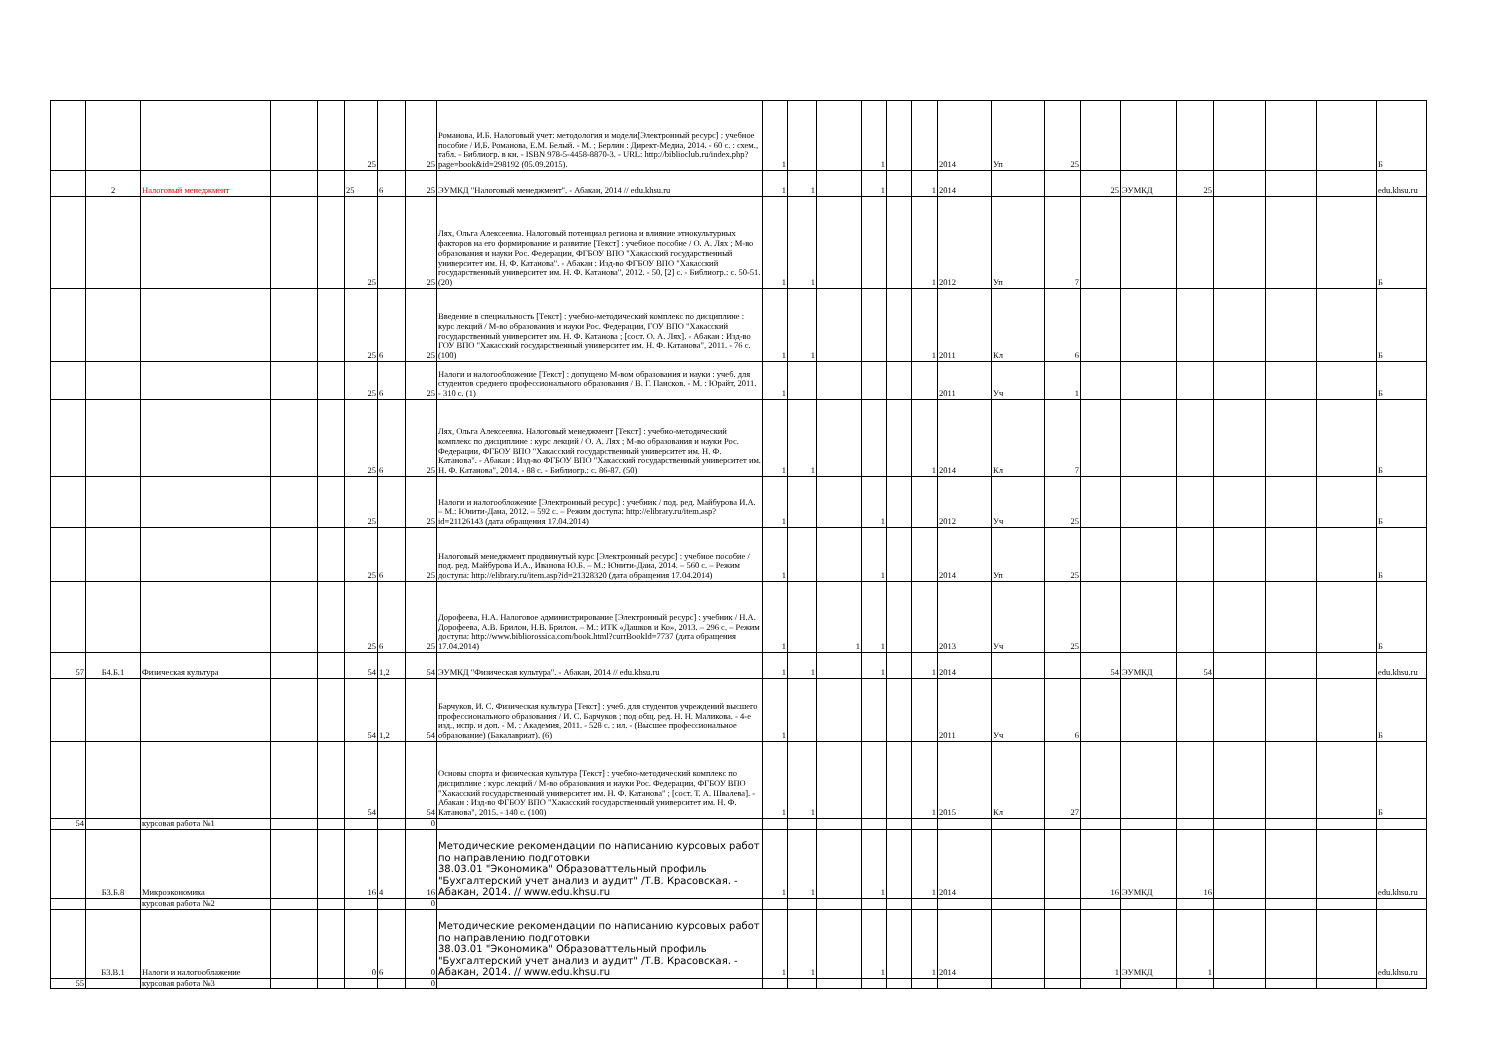| | | | | | 25 | | 25 | Романова, И.Б. Налоговый учет: методология и модели[Электронный ресурс] : учебное пособие / И.Б. Романова, Е.М. Белый. - М. ; Берлин : Директ-Медиа, 2014. - 60 с. : схем., табл. - Библиогр. в кн. - ISBN 978-5-4458-8870-3. - URL: http://biblioclub.ru/index.php?page=book&id=298192 (05.09.2015). | 1 | | | 1 | | | 2014 | Уп | 25 | | | | | | | Б |
| | 2 | Налоговый менеджмент | | | 25 | 6 | 25 | ЭУМКД "Налоговый менеджмент". - Абакан, 2014 // edu.khsu.ru | 1 | 1 | | 1 | | 1 | 2014 | | | 25 | ЭУМКД | 25 | | | | edu.khsu.ru |
| | | | | | 25 | | 25 | Лях, Ольга Алексеевна. Налоговый потенциал региона и влияние этнокультурных факторов на его формирование и развитие [Текст] : учебное пособие / О. А. Лях ; М-во образования и науки Рос. Федерации, ФГБОУ ВПО "Хакасский государственный университет им. Н. Ф. Катанова". - Абакан : Изд-во ФГБОУ ВПО "Хакасский государственный университет им. Н. Ф. Катанова", 2012. - 50, [2] с. - Библиогр.: с. 50-51. (20) | 1 | 1 | | | | 1 | 2012 | Уп | 7 | | | | | | | Б |
| | | | | | 25 | 6 | 25 | Введение в специальность [Текст] : учебно-методический комплекс по дисциплине : курс лекций / М-во образования и науки Рос. Федерации, ГОУ ВПО "Хакасский государственный университет им. Н. Ф. Катанова ; [сост. О. А. Лях]. - Абакан : Изд-во ГОУ ВПО "Хакасский государственный университет им. Н. Ф. Катанова", 2011. - 76 с. (100) | 1 | 1 | | | | 1 | 2011 | Кл | 6 | | | | | | | Б |
| | | | | | 25 | 6 | 25 | Налоги и налогообложение [Текст] : допущено М-вом образования и науки : учеб. для студентов среднего профессионального образования / В. Г. Пансков. - М. : Юрайт, 2011. - 310 с. (1) | 1 | | | | | | 2011 | Уч | 1 | | | | | | | Б |
| | | | | | 25 | 6 | 25 | Лях, Ольга Алексеевна. Налоговый менеджмент [Текст] : учебно-методический комплекс по дисциплине : курс лекций / О. А. Лях ; М-во образования и науки Рос. Федерации, ФГБОУ ВПО "Хакасский государственный университет им. Н. Ф. Катанова". - Абакан : Изд-во ФГБОУ ВПО "Хакасский государственный университет им. Н. Ф. Катанова", 2014. - 88 с. - Библиогр.: с. 86-87. (50) | 1 | 1 | | | | 1 | 2014 | Кл | 7 | | | | | | | Б |
| | | | | | 25 | | 25 | Налоги и налогообложение [Электронный ресурс] : учебник / под. ред. Майбурова И.А. – М.: Юнити-Дана, 2012. – 592 с. – Режим доступа: http://elibrary.ru/item.asp?id=21126143 (дата обращения 17.04.2014) | 1 | | | 1 | | | 2012 | Уч | 25 | | | | | | | Б |
| | | | | | 25 | 6 | 25 | Налоговый менеджмент продвинутый курс [Электронный ресурс] : учебное пособие / под. ред. Майбурова И.А., Иванова Ю.Б. – М.: Юнити-Дана, 2014. – 560 с. – Режим доступа: http://elibrary.ru/item.asp?id=21328320 (дата обращения 17.04.2014) | 1 | | | 1 | | | 2014 | Уп | 25 | | | | | | | Б |
| | | | | | 25 | 6 | 25 | Дорофеева, Н.А. Налоговое администрирование [Электронный ресурс] : учебник / Н.А. Дорофеева, А.В. Брилон, Н.В. Брилон. – М.: ИТК «Дашков и Ко», 2013. – 296 с. – Режим доступа: http://www.bibliorossica.com/book.html?currBookId=7737 (дата обращения 17.04.2014) | 1 | | 1 | 1 | | | 2013 | Уч | 25 | | | | | | | Б |
| 57 | Б4.Б.1 | Физическая культура | | | 54 | 1,2 | 54 | ЭУМКД "Физическая культура". - Абакан, 2014 // edu.khsu.ru | 1 | 1 | | 1 | | 1 | 2014 | | | 54 | ЭУМКД | 54 | | | | edu.khsu.ru |
| | | | | | 54 | 1,2 | 54 | Барчуков, И. С. Физическая культура [Текст] : учеб. для студентов учреждений высшего профессионального образования / И. С. Барчуков ; под общ. ред. Н. Н. Маликова. - 4-е изд., испр. и доп. - М. : Академия, 2011. - 528 с. : ил. - (Высшее профессиональное образование) (Бакалавриат). (6) | 1 | | | | | | 2011 | Уч | 6 | | | | | | | Б |
| | | | | | 54 | | 54 | Основы спорта и физическая культура [Текст] : учебно-методический комплекс по дисциплине : курс лекций / М-во образования и науки Рос. Федерации, ФГБОУ ВПО "Хакасский государственный университет им. Н. Ф. Катанова" ; [сост. Т. А. Швалева]. - Абакан : Изд-во ФГБОУ ВПО "Хакасский государственный университет им. Н. Ф. Катанова", 2015. - 140 с. (100) | 1 | 1 | | | | 1 | 2015 | Кл | 27 | | | | | | | Б |
| 54 | | курсовая работа №1 | | | | | 0 | | | | | | | | | | | | | | | | | |
| | Б3.Б.8 | Микроэкономика | | | 16 | 4 | 16 | Методические рекомендации по написанию курсовых работ по направлению подготовки 38.03.01 "Экономика" Образоваттельный профиль "Бухгалтерский учет анализ и аудит" /Т.В. Красовская. - Абакан, 2014. // www.edu.khsu.ru | 1 | 1 | | 1 | | 1 | 2014 | | | 16 | ЭУМКД | 16 | | | | edu.khsu.ru |
| | | курсовая работа №2 | | | | | 0 | | | | | | | | | | | | | | | | | |
| | Б3.В.1 | Налоги и налогооблажение | | | 0 | 6 | 0 | Методические рекомендации по написанию курсовых работ по направлению подготовки 38.03.01 "Экономика" Образоваттельный профиль "Бухгалтерский учет анализ и аудит" /Т.В. Красовская. - Абакан, 2014. // www.edu.khsu.ru | 1 | 1 | | 1 | | 1 | 2014 | | | 1 | ЭУМКД | 1 | | | | edu.khsu.ru |
| 55 | | курсовая работа №3 | | | | | 0 | | | | | | | | | | | | | | | | | |